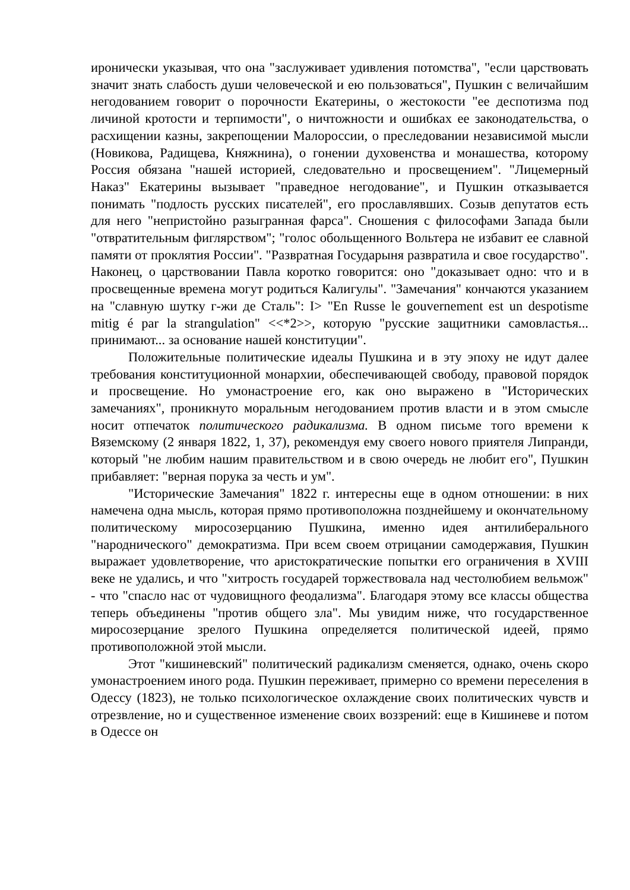иронически указывая, что она "заслуживает удивления потомства", "если царствовать значит знать слабость души человеческой и ею пользоваться", Пушкин с величайшим негодованием говорит о порочности Екатерины, о жестокости "ее деспотизма под личиной кротости и терпимости", о ничтожности и ошибках ее законодательства, о расхищении казны, закрепощении Малороссии, о преследовании независимой мысли (Новикова, Радищева, Княжнина), о гонении духовенства и монашества, которому Россия обязана "нашей историей, следовательно и просвещением". "Лицемерный Наказ" Екатерины вызывает "праведное негодование", и Пушкин отказывается понимать "подлость русских писателей", его прославлявших. Созыв депутатов есть для него "непристойно разыгранная фарса". Сношения с философами Запада были "отвратительным фиглярством"; "голос обольщенного Вольтера не избавит ее славной памяти от проклятия России". "Развратная Государыня развратила и свое государство". Наконец, о царствовании Павла коротко говорится: оно "доказывает одно: что и в просвещенные времена могут родиться Калигулы". "Замечания" кончаются указанием на "славную шутку г-жи де Сталь": I> "En Russe le gouvernement est un despotisme mitig é par la strangulation" <<*2>>, которую "русские защитники самовластья... принимают... за основание нашей конституции".
Положительные политические идеалы Пушкина и в эту эпоху не идут далее требования конституционной монархии, обеспечивающей свободу, правовой порядок и просвещение. Но умонастроение его, как оно выражено в "Исторических замечаниях", проникнуто моральным негодованием против власти и в этом смысле носит отпечаток политического радикализма. В одном письме того времени к Вяземскому (2 января 1822, 1, 37), рекомендуя ему своего нового приятеля Липранди, который "не любим нашим правительством и в свою очередь не любит его", Пушкин прибавляет: "верная порука за честь и ум".
"Исторические Замечания" 1822 г. интересны еще в одном отношении: в них намечена одна мысль, которая прямо противоположна позднейшему и окончательному политическому миросозерцанию Пушкина, именно идея антилиберального "народнического" демократизма. При всем своем отрицании самодержавия, Пушкин выражает удовлетворение, что аристократические попытки его ограничения в XVIII веке не удались, и что "хитрость государей торжествовала над честолюбием вельмож" - что "спасло нас от чудовищного феодализма". Благодаря этому все классы общества теперь объединены "против общего зла". Мы увидим ниже, что государственное миросозерцание зрелого Пушкина определяется политической идеей, прямо противоположной этой мысли.
Этот "кишиневский" политический радикализм сменяется, однако, очень скоро умонастроением иного рода. Пушкин переживает, примерно со времени переселения в Одессу (1823), не только психологическое охлаждение своих политических чувств и отрезвление, но и существенное изменение своих воззрений: еще в Кишиневе и потом в Одессе он